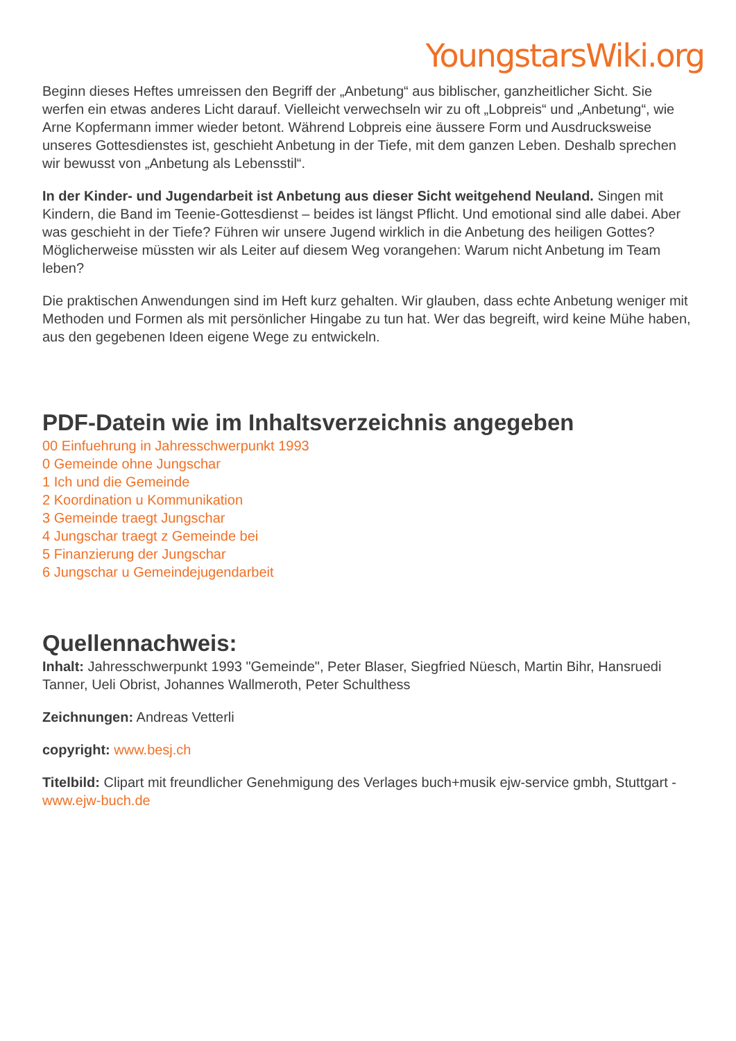YoungstarsWiki.org
Beginn dieses Heftes umreissen den Begriff der „Anbetung“ aus biblischer, ganzheitlicher Sicht. Sie werfen ein etwas anderes Licht darauf. Vielleicht verwechseln wir zu oft „Lobpreis“ und „Anbetung“, wie Arne Kopfermann immer wieder betont. Während Lobpreis eine äussere Form und Ausdrucksweise unseres Gottesdienstes ist, geschieht Anbetung in der Tiefe, mit dem ganzen Leben. Deshalb sprechen wir bewusst von „Anbetung als Lebensstil“.
In der Kinder- und Jugendarbeit ist Anbetung aus dieser Sicht weitgehend Neuland. Singen mit Kindern, die Band im Teenie-Gottesdienst – beides ist längst Pflicht. Und emotional sind alle dabei. Aber was geschieht in der Tiefe? Führen wir unsere Jugend wirklich in die Anbetung des heiligen Gottes? Möglicherweise müssten wir als Leiter auf diesem Weg vorangehen: Warum nicht Anbetung im Team leben?
Die praktischen Anwendungen sind im Heft kurz gehalten. Wir glauben, dass echte Anbetung weniger mit Methoden und Formen als mit persönlicher Hingabe zu tun hat. Wer das begreift, wird keine Mühe haben, aus den gegebenen Ideen eigene Wege zu entwickeln.
PDF-Datein wie im Inhaltsverzeichnis angegeben
00 Einfuehrung in Jahresschwerpunkt 1993
0 Gemeinde ohne Jungschar
1 Ich und die Gemeinde
2 Koordination u Kommunikation
3 Gemeinde traegt Jungschar
4 Jungschar traegt z Gemeinde bei
5 Finanzierung der Jungschar
6 Jungschar u Gemeindejugendarbeit
Quellennachweis:
Inhalt: Jahresschwerpunkt 1993 "Gemeinde", Peter Blaser, Siegfried Nüesch, Martin Bihr, Hansruedi Tanner, Ueli Obrist, Johannes Wallmeroth, Peter Schulthess
Zeichnungen: Andreas Vetterli
copyright: www.besj.ch
Titelbild: Clipart mit freundlicher Genehmigung des Verlages buch+musik ejw-service gmbh, Stuttgart - www.ejw-buch.de